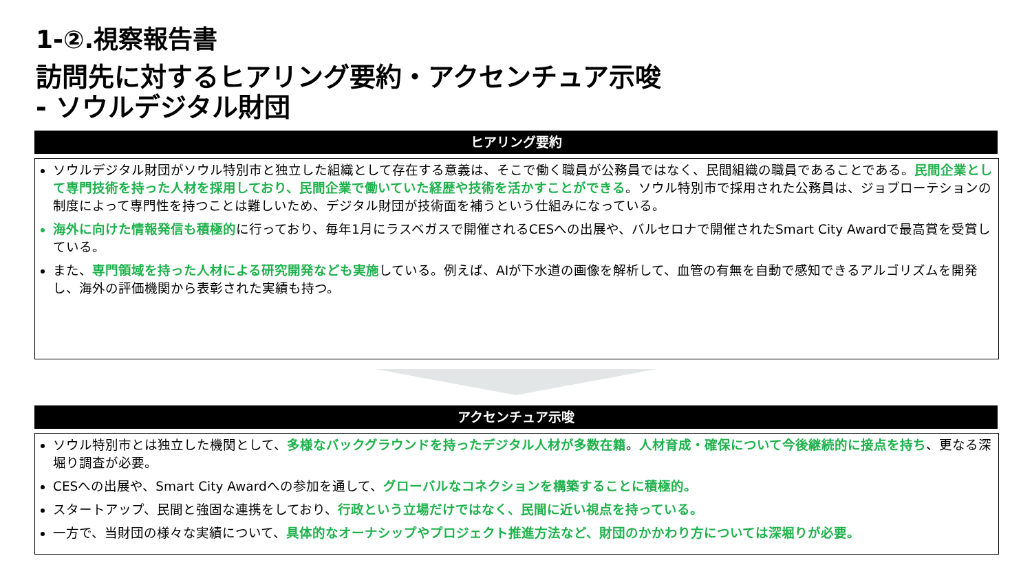1-②.視察報告書
訪問先に対するヒアリング要約・アクセンチュア示唆
- ソウルデジタル財団
ヒアリング要約
ソウルデジタル財団がソウル特別市と独立した組織として存在する意義は、そこで働く職員が公務員ではなく、民間組織の職員であることである。民間企業として専門技術を持った人材を採用しており、民間企業で働いていた経歴や技術を活かすことができる。ソウル特別市で採用された公務員は、ジョブローテションの制度によって専門性を持つことは難しいため、デジタル財団が技術面を補うという仕組みになっている。
海外に向けた情報発信も積極的 に行っており、毎年1月にラスベガスで開催されるCESへの出展や、バルセロナで開催されたSmart City Awardで最高賞を受賞している。
また、専門領域を持った人材による研究開発なども実施している。例えば、AIが下水道の画像を解析して、血管の有無を自動で感知できるアルゴリズムを開発し、海外の評価機関から表彰された実績も持つ。
アクセンチュア示唆
ソウル特別市とは独立した機関として、多様なバックグラウンドを持ったデジタル人材が多数在籍。人材育成・確保について今後継続的に接点を持ち、更なる深堀り調査が必要。
CESへの出展や、Smart City Awardへの参加を通して、グローバルなコネクションを構築することに積極的。
スタートアップ、民間と強固な連携をしており、行政という立場だけではなく、民間に近い視点を持っている。
一方で、当財団の様々な実績について、具体的なオーナシップやプロジェクト推進方法など、財団のかかわり方については深堀りが必要。